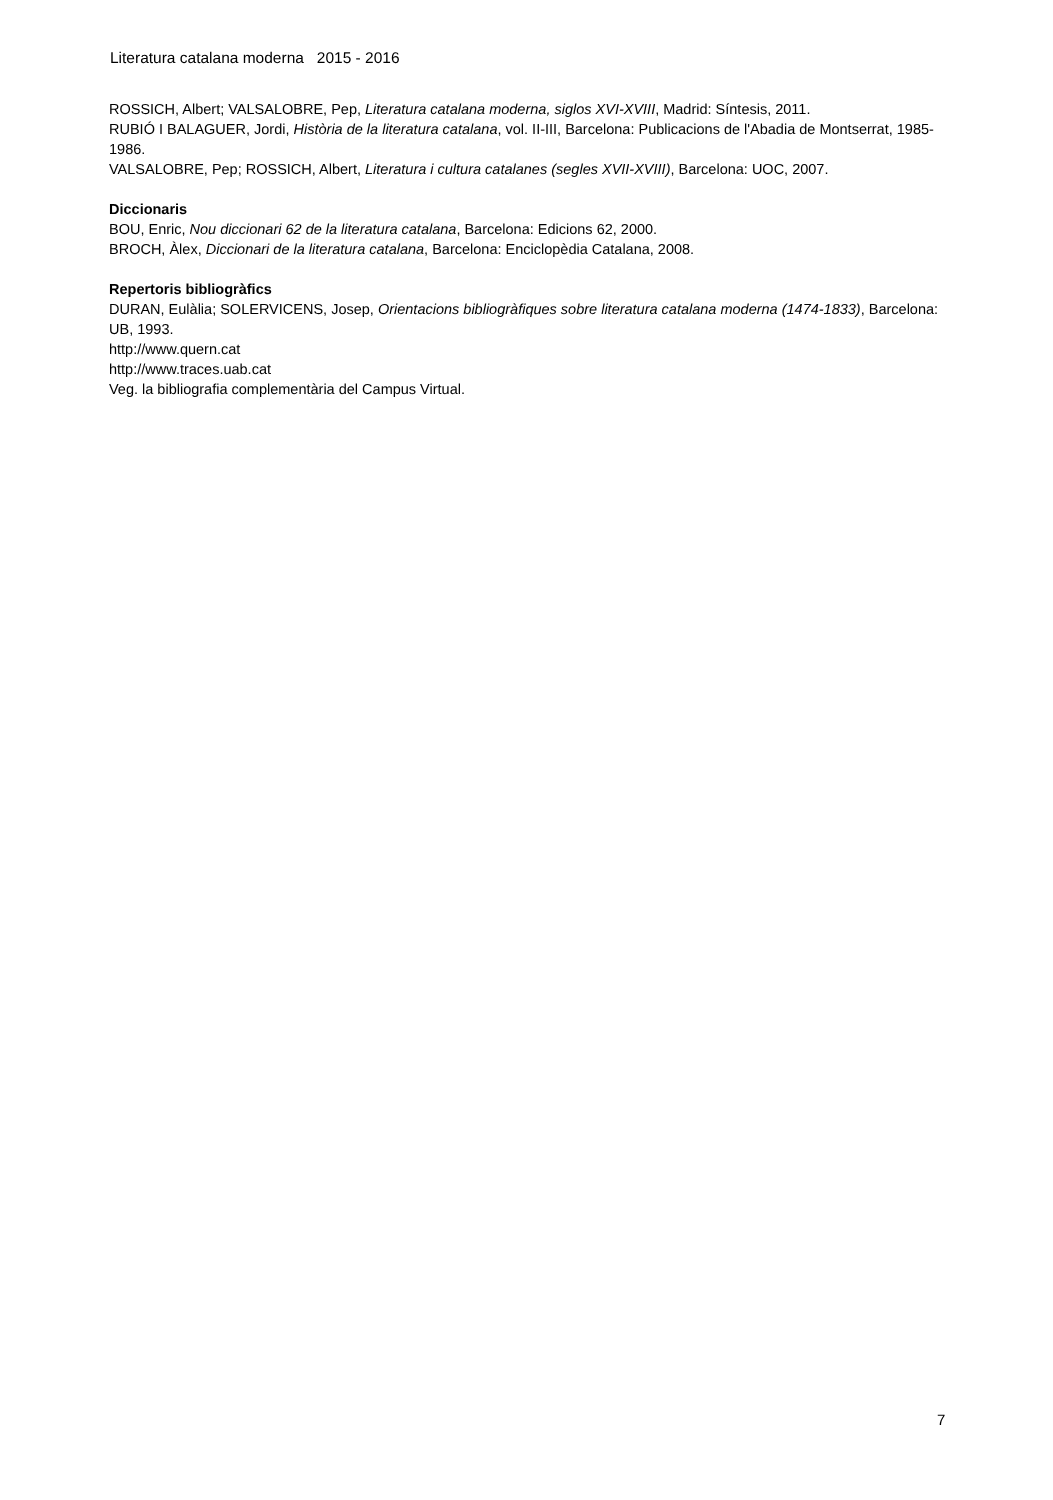Literatura catalana moderna 2015 - 2016
ROSSICH, Albert; VALSALOBRE, Pep, Literatura catalana moderna, siglos XVI-XVIII, Madrid: Síntesis, 2011.
RUBIÓ I BALAGUER, Jordi, Història de la literatura catalana, vol. II-III, Barcelona: Publicacions de l'Abadia de Montserrat, 1985-1986.
VALSALOBRE, Pep; ROSSICH, Albert, Literatura i cultura catalanes (segles XVII-XVIII), Barcelona: UOC, 2007.
Diccionaris
BOU, Enric, Nou diccionari 62 de la literatura catalana, Barcelona: Edicions 62, 2000.
BROCH, Àlex, Diccionari de la literatura catalana, Barcelona: Enciclopèdia Catalana, 2008.
Repertoris bibliogràfics
DURAN, Eulàlia; SOLERVICENS, Josep, Orientacions bibliogràfiques sobre literatura catalana moderna (1474-1833), Barcelona: UB, 1993.
http://www.quern.cat
http://www.traces.uab.cat
Veg. la bibliografia complementària del Campus Virtual.
7